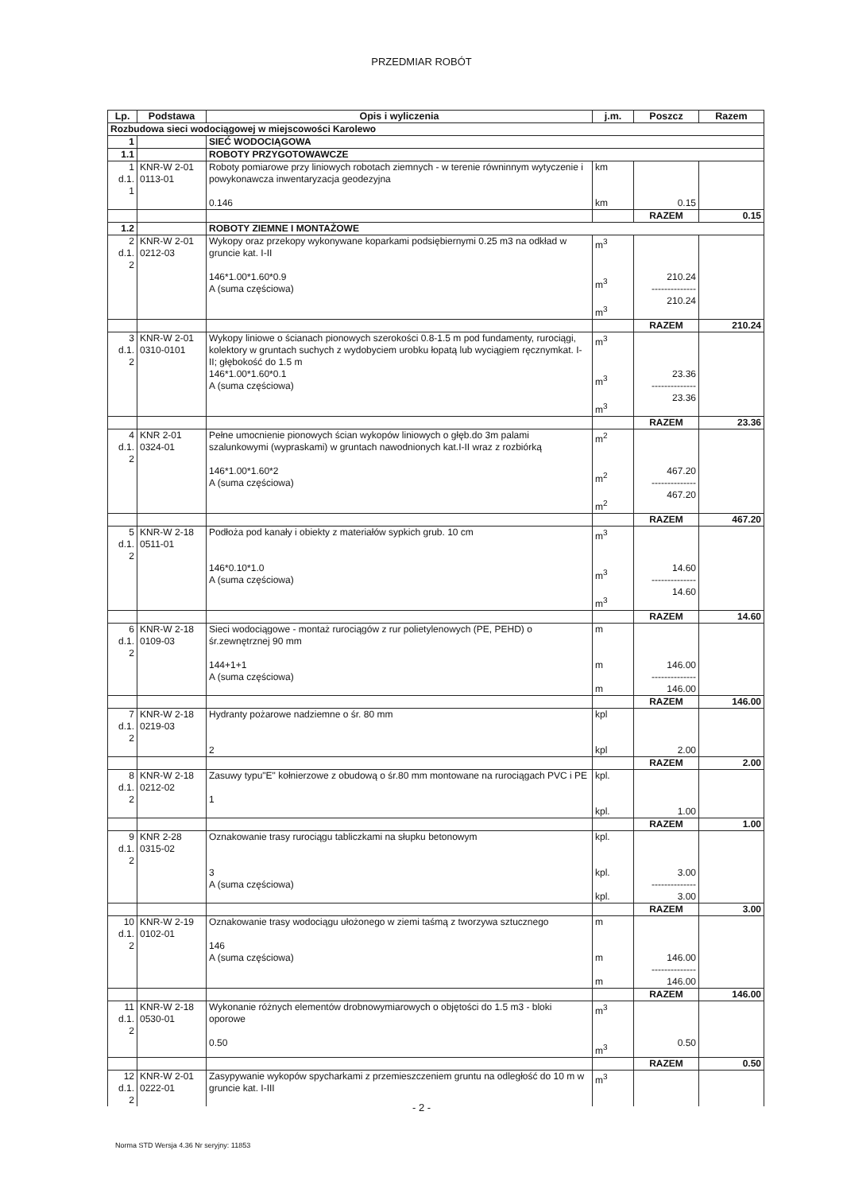PRZEDMIAR ROBÓT
| Lp. | Podstawa | Opis i wyliczenia | j.m. | Poszcz | Razem |
| --- | --- | --- | --- | --- | --- |
| Rozbudowa sieci wodociągowej w miejscowości Karolewo | | | | | |
| 1 | | SIEĆ WODOCIĄGOWA | | | |
| 1.1 | | ROBOTY PRZYGOTOWAWCZE | | | |
| 1 d.1. 1 | KNR-W 2-01 0113-01 | Roboty pomiarowe przy liniowych robotach ziemnych - w terenie równinnym wytyczenie i powykonawcza inwentaryzacja geodezyjna 0.146 | km km | 0.15 | |
| | | | | RAZEM | 0.15 |
| 1.2 | | ROBOTY ZIEMNE I MONTAŻOWE | | | |
| 2 d.1. 2 | KNR-W 2-01 0212-03 | Wykopy oraz przekopy wykonywane koparkami podsiębiernymi 0.25 m3 na odkład w gruncie kat. I-II 146*1.00*1.60*0.9 A (suma częściowa) | m<sup>3</sup> m<sup>3</sup> m<sup>3</sup> | 210.24 -------------- 210.24 | |
| | | | | RAZEM | 210.24 |
| 3 d.1. 2 | KNR-W 2-01 0310-0101 | Wykopy liniowe o ścianach pionowych szerokości 0.8-1.5 m pod fundamenty, rurociągi, kolektory w gruntach suchych z wydobyciem urobku łopatą lub wyciągiem ręcznymkat. I-II; głębokość do 1.5 m 146*1.00*1.60*0.1 A (suma częściowa) | m<sup>3</sup> m<sup>3</sup> m<sup>3</sup> | 23.36 -------------- 23.36 | |
| | | | | RAZEM | 23.36 |
| 4 d.1. 2 | KNR 2-01 0324-01 | Pełne umocnienie pionowych ścian wykopów liniowych o głęb.do 3m palami szalunkowymi (wypraskami) w gruntach nawodnionych kat.I-II wraz z rozbiórką 146*1.00*1.60*2 A (suma częściowa) | m<sup>2</sup> m<sup>2</sup> m<sup>2</sup> | 467.20 -------------- 467.20 | |
| | | | | RAZEM | 467.20 |
| 5 d.1. 2 | KNR-W 2-18 0511-01 | Podłoża pod kanały i obiekty z materiałów sypkich grub. 10 cm 146*0.10*1.0 A (suma częściowa) | m<sup>3</sup> m<sup>3</sup> m<sup>3</sup> | 14.60 -------------- 14.60 | |
| | | | | RAZEM | 14.60 |
| 6 d.1. 2 | KNR-W 2-18 0109-03 | Sieci wodociągowe - montaż rurociągów z rur polietylenowych (PE, PEHD) o śr.zewnętrznej 90 mm 144+1+1 A (suma częściowa) | m m m | 146.00 -------------- 146.00 | |
| | | | | RAZEM | 146.00 |
| 7 d.1. 2 | KNR-W 2-18 0219-03 | Hydranty pożarowe nadziemne o śr. 80 mm 2 | kpl kpl | 2.00 | |
| | | | | RAZEM | 2.00 |
| 8 d.1. 2 | KNR-W 2-18 0212-02 | Zasuwy typu"E" kołnierzowe z obudową o śr.80 mm montowane na rurociągach PVC i PE 1 | kpl. kpl. | 1.00 | |
| | | | | RAZEM | 1.00 |
| 9 d.1. 2 | KNR 2-28 0315-02 | Oznakowanie trasy rurociągu tabliczkami na słupku betonowym 3 A (suma częściowa) | kpl. kpl. kpl. | 3.00 -------------- 3.00 | |
| | | | | RAZEM | 3.00 |
| 10 d.1. 2 | KNR-W 2-19 0102-01 | Oznakowanie trasy wodociągu ułożonego w ziemi taśmą z tworzywa sztucznego 146 A (suma częściowa) | m m m | 146.00 -------------- 146.00 | |
| | | | | RAZEM | 146.00 |
| 11 d.1. 2 | KNR-W 2-18 0530-01 | Wykonanie różnych elementów drobnowymiarowych o objętości do 1.5 m3 - bloki oporowe 0.50 | m<sup>3</sup> m<sup>3</sup> | 0.50 | |
| | | | | RAZEM | 0.50 |
| 12 d.1. 2 | KNR-W 2-01 0222-01 | Zasypywanie wykopów spycharkami z przemieszczeniem gruntu na odległość do 10 m w gruncie kat. I-III | m<sup>3</sup> | | |
- 2 -
Norma STD Wersja 4.36 Nr seryjny: 11853